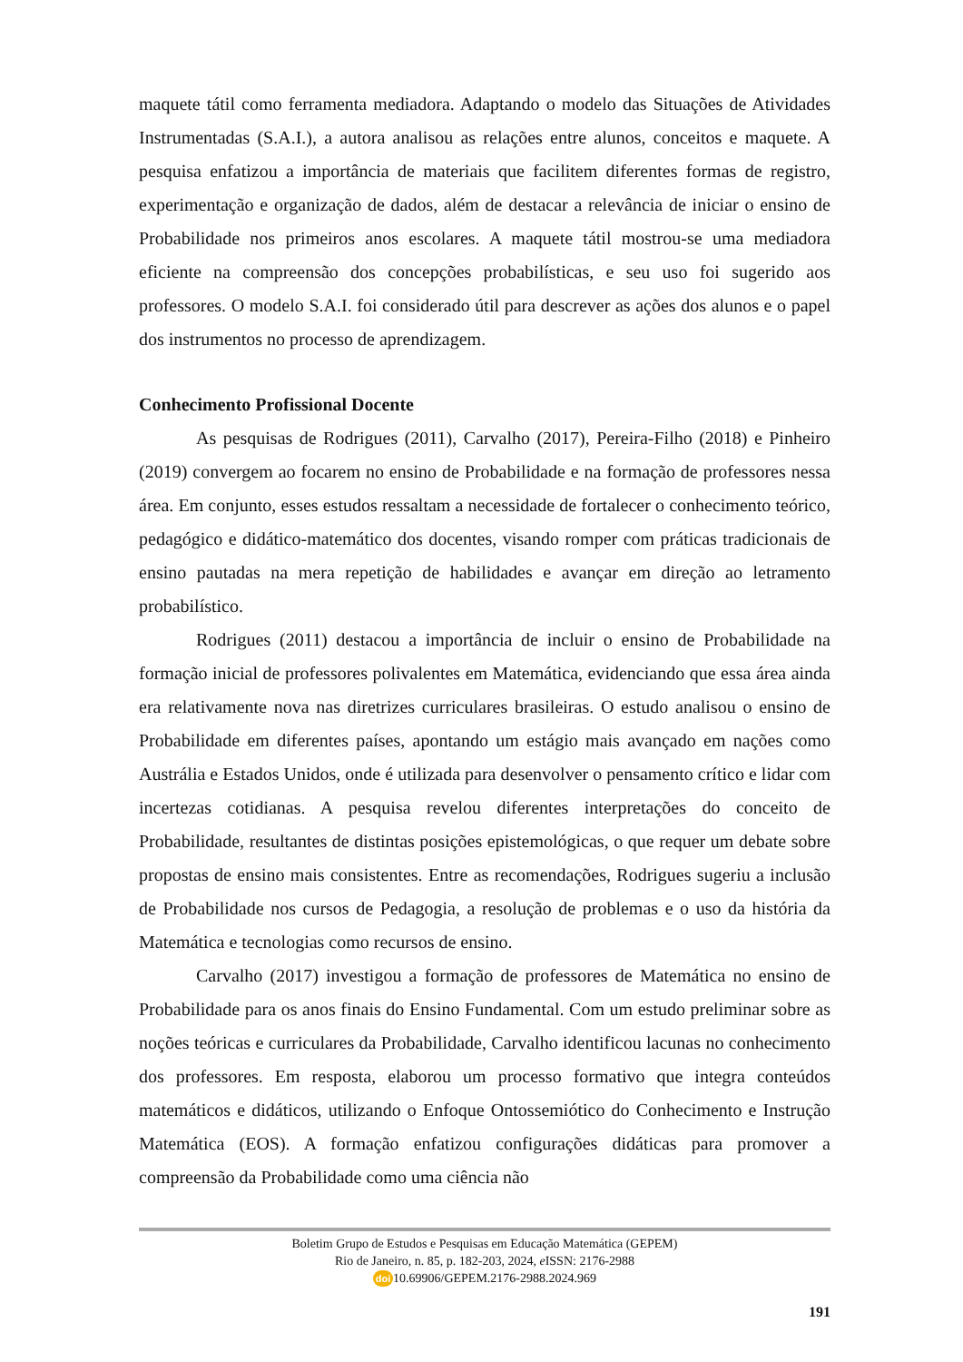maquete tátil como ferramenta mediadora. Adaptando o modelo das Situações de Atividades Instrumentadas (S.A.I.), a autora analisou as relações entre alunos, conceitos e maquete. A pesquisa enfatizou a importância de materiais que facilitem diferentes formas de registro, experimentação e organização de dados, além de destacar a relevância de iniciar o ensino de Probabilidade nos primeiros anos escolares. A maquete tátil mostrou-se uma mediadora eficiente na compreensão dos concepções probabilísticas, e seu uso foi sugerido aos professores. O modelo S.A.I. foi considerado útil para descrever as ações dos alunos e o papel dos instrumentos no processo de aprendizagem.
Conhecimento Profissional Docente
As pesquisas de Rodrigues (2011), Carvalho (2017), Pereira-Filho (2018) e Pinheiro (2019) convergem ao focarem no ensino de Probabilidade e na formação de professores nessa área. Em conjunto, esses estudos ressaltam a necessidade de fortalecer o conhecimento teórico, pedagógico e didático-matemático dos docentes, visando romper com práticas tradicionais de ensino pautadas na mera repetição de habilidades e avançar em direção ao letramento probabilístico.
Rodrigues (2011) destacou a importância de incluir o ensino de Probabilidade na formação inicial de professores polivalentes em Matemática, evidenciando que essa área ainda era relativamente nova nas diretrizes curriculares brasileiras. O estudo analisou o ensino de Probabilidade em diferentes países, apontando um estágio mais avançado em nações como Austrália e Estados Unidos, onde é utilizada para desenvolver o pensamento crítico e lidar com incertezas cotidianas. A pesquisa revelou diferentes interpretações do conceito de Probabilidade, resultantes de distintas posições epistemológicas, o que requer um debate sobre propostas de ensino mais consistentes. Entre as recomendações, Rodrigues sugeriu a inclusão de Probabilidade nos cursos de Pedagogia, a resolução de problemas e o uso da história da Matemática e tecnologias como recursos de ensino.
Carvalho (2017) investigou a formação de professores de Matemática no ensino de Probabilidade para os anos finais do Ensino Fundamental. Com um estudo preliminar sobre as noções teóricas e curriculares da Probabilidade, Carvalho identificou lacunas no conhecimento dos professores. Em resposta, elaborou um processo formativo que integra conteúdos matemáticos e didáticos, utilizando o Enfoque Ontossemiótico do Conhecimento e Instrução Matemática (EOS). A formação enfatizou configurações didáticas para promover a compreensão da Probabilidade como uma ciência não
Boletim Grupo de Estudos e Pesquisas em Educação Matemática (GEPEM)
Rio de Janeiro, n. 85, p. 182-203, 2024, e ISSN: 2176-2988
doi 10.69906/GEPEM.2176-2988.2024.969
191